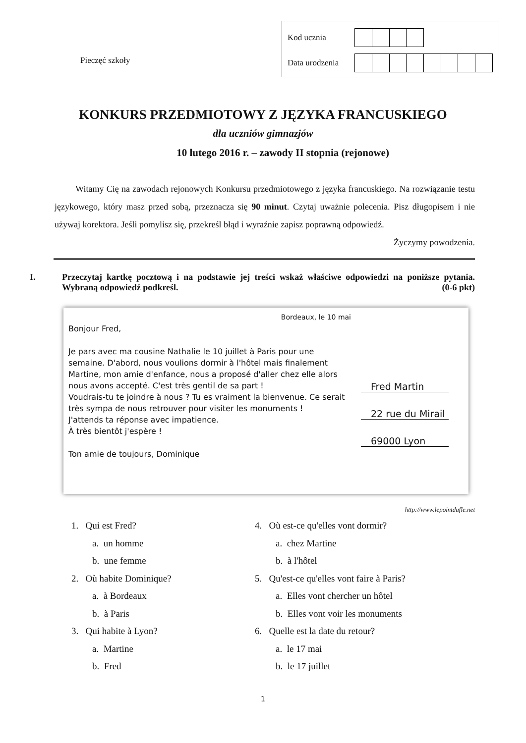Pieczęć szkoły
| Kod ucznia | | | | | | | | |
| Data urodzenia | | | | | | | | |
KONKURS PRZEDMIOTOWY Z JĘZYKA FRANCUSKIEGO
dla uczniów gimnazjów
10 lutego 2016 r. – zawody II stopnia (rejonowe)
Witamy Cię na zawodach rejonowych Konkursu przedmiotowego z języka francuskiego. Na rozwiązanie testu językowego, który masz przed sobą, przeznacza się 90 minut. Czytaj uważnie polecenia. Pisz długopisem i nie używaj korektora. Jeśli pomylisz się, przekreśl błąd i wyraźnie zapisz poprawną odpowiedź.
Życzymy powodzenia.
I. Przeczytaj kartkę pocztową i na podstawie jej treści wskaż właściwe odpowiedzi na poniższe pytania. Wybraną odpowiedź podkreśl. (0-6 pkt)
Bordeaux, le 10 mai
Bonjour Fred,
Je pars avec ma cousine Nathalie le 10 juillet à Paris pour une semaine. D'abord, nous voulions dormir à l'hôtel mais finalement Martine, mon amie d'enfance, nous a proposé d'aller chez elle alors nous avons accepté. C'est très gentil de sa part !
Voudrais-tu te joindre à nous ? Tu es vraiment la bienvenue. Ce serait très sympa de nous retrouver pour visiter les monuments !
J'attends ta réponse avec impatience.
À très bientôt j'espère !
Ton amie de toujours, Dominique
Fred Martin
22 rue du Mirail
69000 Lyon
http://www.lepointdufle.net
1. Qui est Fred?
a. un homme
b. une femme
2. Où habite Dominique?
a. à Bordeaux
b. à Paris
3. Qui habite à Lyon?
a. Martine
b. Fred
4. Où est-ce qu'elles vont dormir?
a. chez Martine
b. à l'hôtel
5. Qu'est-ce qu'elles vont faire à Paris?
a. Elles vont chercher un hôtel
b. Elles vont voir les monuments
6. Quelle est la date du retour?
a. le 17 mai
b. le 17 juillet
1